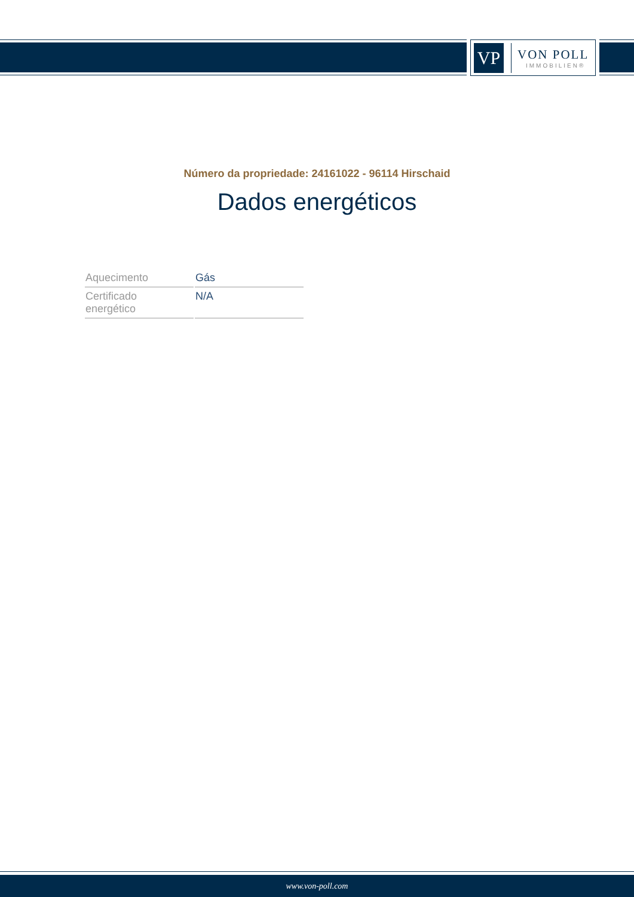VP
VON POLL
IMMOBILIEN®
Número da propriedade: 24161022 - 96114 Hirschaid
Dados energéticos
| Aquecimento | Gás |
| Certificado energético | N/A |
www.von-poll.com